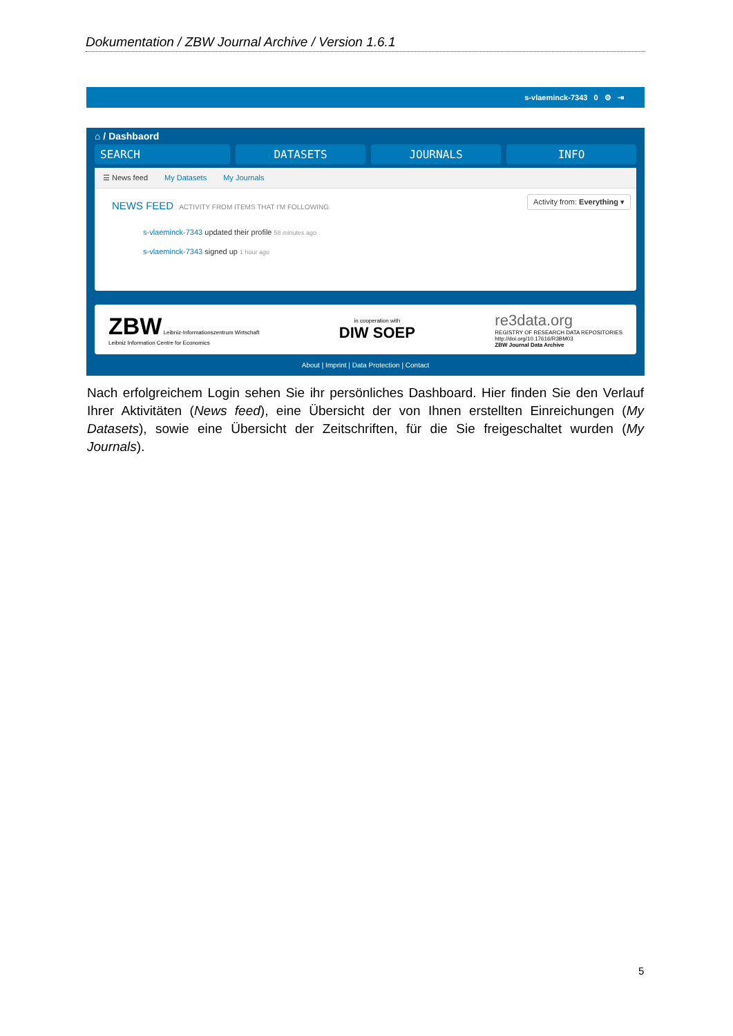Dokumentation / ZBW Journal Archive / Version 1.6.1
s-vlaeminck-7343 0 ⚙ ⇥
⌂ / Dashbaord
SEARCH DATASETS JOURNALS INFO
☰ News feed My Datasets My Journals
NEWS FEED ACTIVITY FROM ITEMS THAT I'M FOLLOWING
Activity from: Everything ▾
s-vlaeminck-7343 updated their profile 58 minutes ago
s-vlaeminck-7343 signed up 1 hour ago
ZBW Leibniz-Informationszentrum Wirtschaft
Leibniz Information Centre for Economics
in cooperation with
DIW SOEP
re3data.org
REGISTRY OF RESEARCH DATA REPOSITORIES
http://doi.org/10.17616/R3BM03
ZBW Journal Data Archive
About | Imprint | Data Protection | Contact
Nach erfolgreichem Login sehen Sie ihr persönliches Dashboard. Hier finden Sie den Verlauf Ihrer Aktivitäten (News feed), eine Übersicht der von Ihnen erstellten Einreichungen (My Datasets), sowie eine Übersicht der Zeitschriften, für die Sie freigeschaltet wurden (My Journals).
5